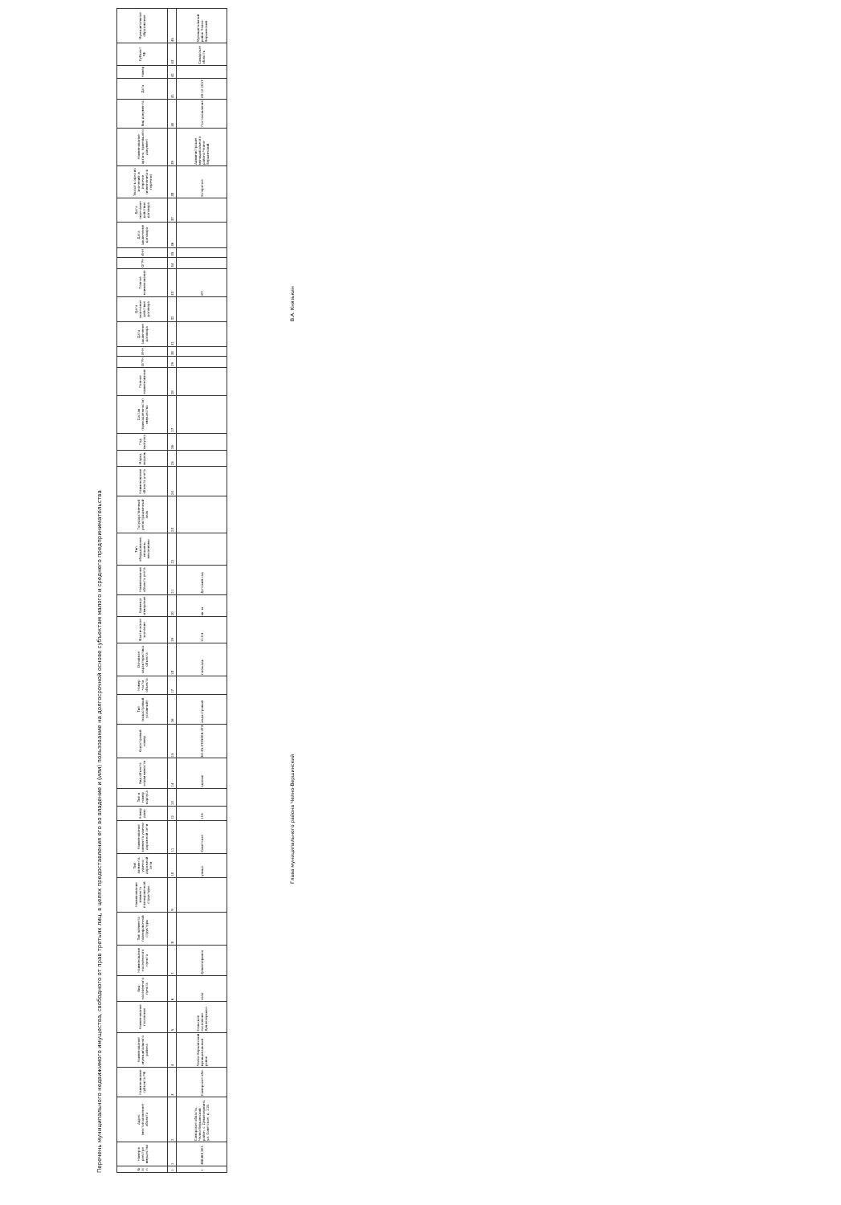Перечень муниципального недвижимого имущества, свободного от прав третьих лиц, в целях предоставления его во владение и (или) пользование на долгосрочной основе субъектам малого и среднего предпринимательства
| № п/п | Номер в реестре имущества | Адрес (местоположение) объекта | Наименование субъекта РФ | Наименование муниципального района | Наименование поселения | Вид населенного пункта | Наименование населенного пункта | Тип элемента планировочной структуры | Наименование элемента планировочной структуры | Тип элемента улично-дорожной сети | Наименование элемента улично-дорожной сети | Номер дома | Тип и номер корпуса | Вид объекта недвижимости | Кадастровый номер | Тип (кадастровый, условный) | Номер части объекта | Основная характеристика объекта | Фактическое значение | Единица измерения | Наименование объекта учета | Тип: оборудование, машины, механизмы | Государственный регистрационный знак | Наименование объекта учета | Марка, модель | Год выпуска | Состав (принадлежности) имущества | Полное наименование | ОГРН | ИНН | Дата заключения договора | Дата окончания действия договора | Полное наименование | ОГРН | ИНН | Дата заключения договора | Дата окончания действия договора | Указать одно из значений: в перечне (изменениях в перечни) | Наименование органа, принявшего документ | Вид документа | Дата | Номер | Субъект РФ | Муниципальное образование |
| --- | --- | --- | --- | --- | --- | --- | --- | --- | --- | --- | --- | --- | --- | --- | --- | --- | --- | --- | --- | --- | --- | --- | --- | --- | --- | --- | --- | --- | --- | --- | --- | --- | --- | --- | --- | --- | --- | --- | --- | --- | --- | --- | --- | --- |
| 1 | 1 | 2 | 3 | 4 | 5 | 6 | 7 | 8 | 9 | 10 | 11 | 12 | 13 | 14 | 15 | 16 | 17 | 18 | 19 | 20 | 21 | 22 | 23 | 24 | 25 | 26 | 27 | 28 | 29 | 30 | 31 | 32 | 33 | 34 | 35 | 36 | 37 | 38 | 39 | 40 | 41 | 42 | 43 | 45 |
| 1 | 366460 001 | Самарская область, Челно-Вершинский район, с. Девлезеркино, ул. Советская, д. 11Б | Самарская обл. | Челно-Вершинский муниципальный район | Сельское поселение Девлезеркино | село | Девлезеркино | | | улица | Советская | 11Б | | здание | 63:35:0705006:473 | кадастровый | | площадь | 113,5 | кв. м | Детский сад | | | | | | | | | | | | ИП | | | | | В перечне | Администрация муниципального района Челно-Вершинский | Постановление | 28.12.2017 | | Самарская область | Муниципальный район Челно-Вершинский |
Глава муниципального района Челно-Вершинский
В.А. Князькин